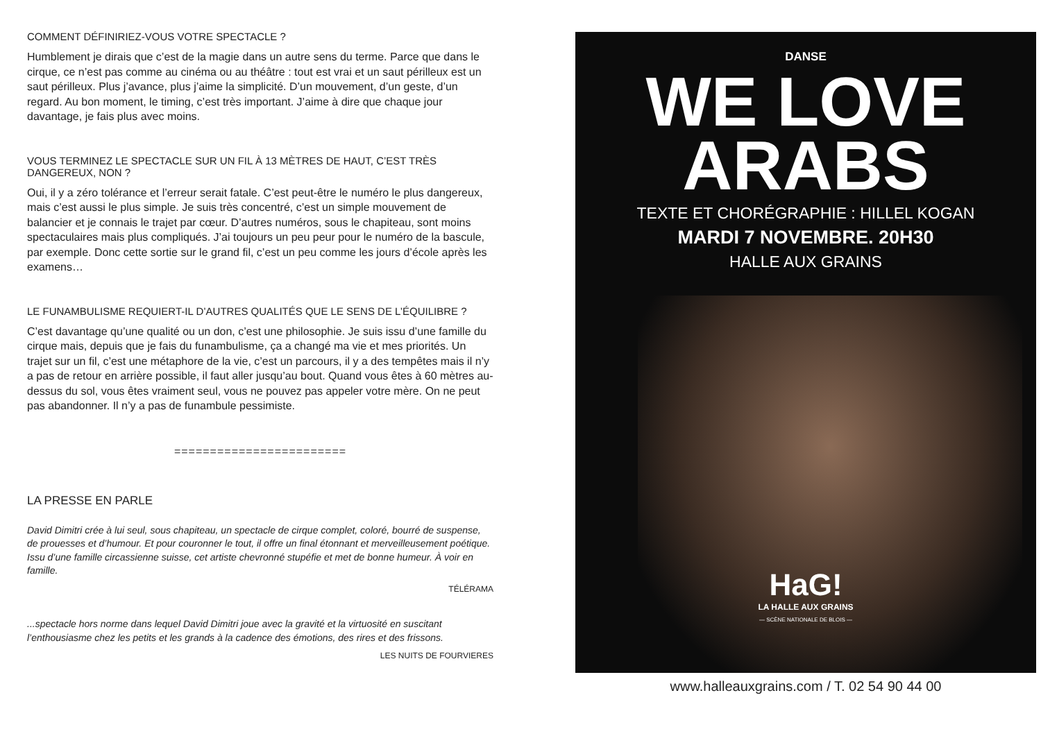COMMENT DÉFINIRIEZ-VOUS VOTRE SPECTACLE ?
Humblement je dirais que c’est de la magie dans un autre sens du terme. Parce que dans le cirque, ce n’est pas comme au cinéma ou au théâtre : tout est vrai et un saut périlleux est un saut périlleux. Plus j’avance, plus j’aime la simplicité. D’un mouvement, d’un geste, d’un regard. Au bon moment, le timing, c’est très important. J’aime à dire que chaque jour davantage, je fais plus avec moins.
VOUS TERMINEZ LE SPECTACLE SUR UN FIL À 13 MÈTRES DE HAUT, C’EST TRÈS DANGEREUX, NON ?
Oui, il y a zéro tolérance et l’erreur serait fatale. C’est peut-être le numéro le plus dangereux, mais c’est aussi le plus simple. Je suis très concentré, c’est un simple mouvement de balancier et je connais le trajet par cœur. D’autres numéros, sous le chapiteau, sont moins spectaculaires mais plus compliqués. J’ai toujours un peu peur pour le numéro de la bascule, par exemple. Donc cette sortie sur le grand fil, c’est un peu comme les jours d’école après les examens…
LE FUNAMBULISME REQUIERT-IL D’AUTRES QUALITÉS QUE LE SENS DE L’ÉQUILIBRE ?
C’est davantage qu’une qualité ou un don, c’est une philosophie. Je suis issu d’une famille du cirque mais, depuis que je fais du funambulisme, ça a changé ma vie et mes priorités. Un trajet sur un fil, c’est une métaphore de la vie, c’est un parcours, il y a des tempêtes mais il n’y a pas de retour en arrière possible, il faut aller jusqu’au bout. Quand vous êtes à 60 mètres au-dessus du sol, vous êtes vraiment seul, vous ne pouvez pas appeler votre mère. On ne peut pas abandonner. Il n’y a pas de funambule pessimiste.
========================
LA PRESSE EN PARLE
David Dimitri crée à lui seul, sous chapiteau, un spectacle de cirque complet, coloré, bourré de suspense, de prouesses et d’humour. Et pour couronner le tout, il offre un final étonnant et merveilleusement poétique. Issu d’une famille circassienne suisse, cet artiste chevronné stupéfie et met de bonne humeur. À voir en famille.
TÉLÉRAMA
...spectacle hors norme dans lequel David Dimitri joue avec la gravité et la virtuosité en suscitant l’enthousiasme chez les petits et les grands à la cadence des émotions, des rires et des frissons.
LES NUITS DE FOURVIERES
DANSE
WE LOVE
ARABS
TEXTE ET CHORÉGRAPHIE : HILLEL KOGAN
MARDI 7 NOVEMBRE. 20H30
HALLE AUX GRAINS
HaG!
LA HALLE AUX GRAINS
— SCÈNE NATIONALE DE BLOIS —
www.halleauxgrains.com / T. 02 54 90 44 00